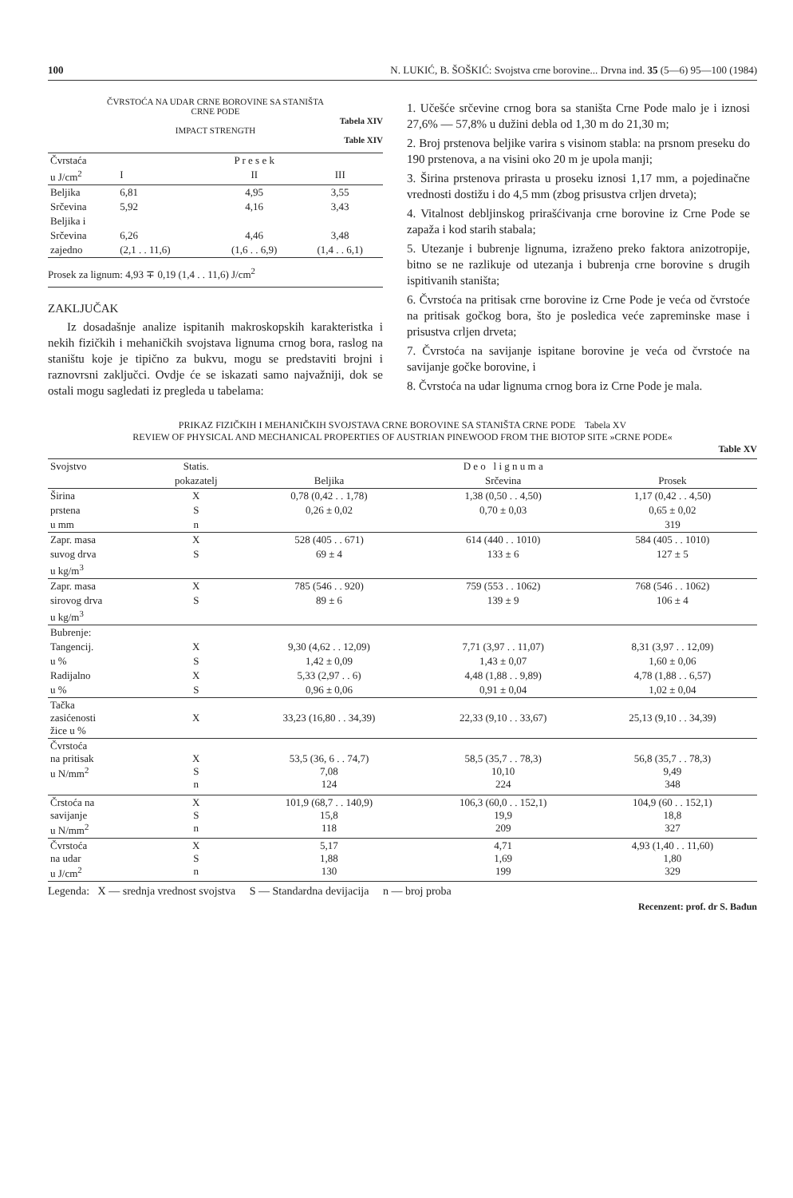100 N. LUKIĆ, B. ŠOŠKIĆ: Svojstva crne borovine... Drvna ind. 35 (5—6) 95—100 (1984)
ČVRSTOĆA NA UDAR CRNE BOROVINE SA STANIŠTA
CRNE PODE
Tabela XIV
IMPACT STRENGTH
Table XIV
| Čvrstaća | | P r e s e k | |
| u J/cm<sup>2</sup> | I | II | III |
| Beljika | 6,81 | 4,95 | 3,55 |
| Srčevina | 5,92 | 4,16 | 3,43 |
| Beljika i | | | |
| Srčevina | 6,26 | 4,46 | 3,48 |
| zajedno | (2,1 . . 11,6) | (1,6 . . 6,9) | (1,4 . . 6,1) |
Prosek za lignum: 4,93 ∓ 0,19 (1,4 . . 11,6) J/cm<sup>2</sup>
ZAKLJUČAK
Iz dosadašnje analize ispitanih makroskopskih karakteristka i nekih fizičkih i mehaničkih svojstava lignuma crnog bora, raslog na staništu koje je tipično za bukvu, mogu se predstaviti brojni i raznovrsni zaključci. Ovdje će se iskazati samo najvažniji, dok se ostali mogu sagledati iz pregleda u tabelama:
1. Učešće srčevine crnog bora sa staništa Crne Pode malo je i iznosi 27,6% — 57,8% u dužini debla od 1,30 m do 21,30 m;
2. Broj prstenova beljike varira s visinom stabla: na prsnom preseku do 190 prstenova, a na visini oko 20 m je upola manji;
3. Širina prstenova prirasta u proseku iznosi 1,17 mm, a pojedinačne vrednosti dostižu i do 4,5 mm (zbog prisustva crljen drveta);
4. Vitalnost debljinskog prirašćivanja crne borovine iz Crne Pode se zapaža i kod starih stabala;
5. Utezanje i bubrenje lignuma, izraženo preko faktora anizotropije, bitno se ne razlikuje od utezanja i bubrenja crne borovine s drugih ispitivanih staništa;
6. Čvrstoća na pritisak crne borovine iz Crne Pode je veća od čvrstoće na pritisak gočkog bora, što je posledica veće zapreminske mase i prisustva crljen drveta;
7. Čvrstoća na savijanje ispitane borovine je veća od čvrstoće na savijanje gočke borovine, i
8. Čvrstoća na udar lignuma crnog bora iz Crne Pode je mala.
PRIKAZ FIZIČKIH I MEHANIČKIH SVOJSTAVA CRNE BOROVINE SA STANIŠTA CRNE PODE Tabela XV
REVIEW OF PHYSICAL AND MECHANICAL PROPERTIES OF AUSTRIAN PINEWOOD FROM THE BIOTOP SITE »CRNE PODE«
Table XV
| Svojstvo | Statis. | | D e o l i g n u m a | |
| --- | --- | --- | --- | --- |
| | pokazatelj | Beljika | Srčevina | Prosek |
| Širina | X | 0,78 (0,42 . . 1,78) | 1,38 (0,50 . . 4,50) | 1,17 (0,42 . . 4,50) |
| prstena | S | 0,26 ± 0,02 | 0,70 ± 0,03 | 0,65 ± 0,02 |
| u mm | n | | | 319 |
| Zapr. masa | X | 528 (405 . . 671) | 614 (440 . . 1010) | 584 (405 . . 1010) |
| suvog drva | S | 69 ± 4 | 133 ± 6 | 127 ± 5 |
| u kg/m<sup>3</sup> | | | | |
| Zapr. masa | X | 785 (546 . . 920) | 759 (553 . . 1062) | 768 (546 . . 1062) |
| sirovog drva | S | 89 ± 6 | 139 ± 9 | 106 ± 4 |
| u kg/m<sup>3</sup> | | | | |
| Bubrenje: | | | | |
| Tangencij. | X | 9,30 (4,62 . . 12,09) | 7,71 (3,97 . . 11,07) | 8,31 (3,97 . . 12,09) |
| u % | S | 1,42 ± 0,09 | 1,43 ± 0,07 | 1,60 ± 0,06 |
| Radijalno | X | 5,33 (2,97 . . 6) | 4,48 (1,88 . . 9,89) | 4,78 (1,88 . . 6,57) |
| u % | S | 0,96 ± 0,06 | 0,91 ± 0,04 | 1,02 ± 0,04 |
| Tačka zasićenosti žice u % | X | 33,23 (16,80 . . 34,39) | 22,33 (9,10 . . 33,67) | 25,13 (9,10 . . 34,39) |
| Čvrstoća na pritisak u N/mm<sup>2</sup> | X S n | 53,5 (36, 6 . . 74,7) 7,08 124 | 58,5 (35,7 . . 78,3) 10,10 224 | 56,8 (35,7 . . 78,3) 9,49 348 |
| Črstoća na savijanje u N/mm<sup>2</sup> | X S n | 101,9 (68,7 . . 140,9) 15,8 118 | 106,3 (60,0 . . 152,1) 19,9 209 | 104,9 (60 . . 152,1) 18,8 327 |
| Čvrstoća na udar u J/cm<sup>2</sup> | X S n | 5,17 1,88 130 | 4,71 1,69 199 | 4,93 (1,40 . . 11,60) 1,80 329 |
Legenda: X — srednja vrednost svojstva S — Standardna devijacija n — broj proba
Recenzent: prof. dr S. Bađun